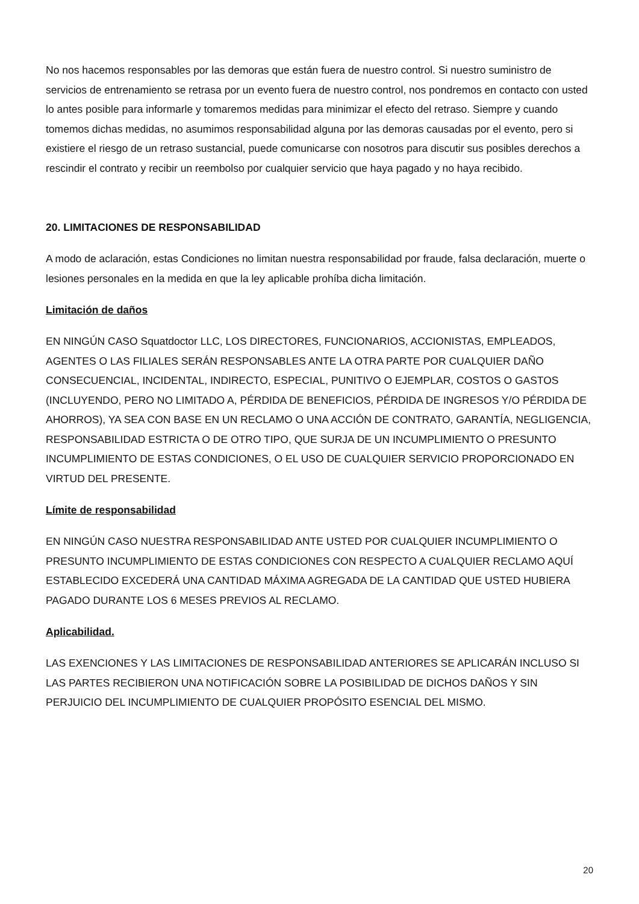No nos hacemos responsables por las demoras que están fuera de nuestro control. Si nuestro suministro de servicios de entrenamiento se retrasa por un evento fuera de nuestro control, nos pondremos en contacto con usted lo antes posible para informarle y tomaremos medidas para minimizar el efecto del retraso. Siempre y cuando tomemos dichas medidas, no asumimos responsabilidad alguna por las demoras causadas por el evento, pero si existiere el riesgo de un retraso sustancial, puede comunicarse con nosotros para discutir sus posibles derechos a rescindir el contrato y recibir un reembolso por cualquier servicio que haya pagado y no haya recibido.
20. LIMITACIONES DE RESPONSABILIDAD
A modo de aclaración, estas Condiciones no limitan nuestra responsabilidad por fraude, falsa declaración, muerte o lesiones personales en la medida en que la ley aplicable prohíba dicha limitación.
Limitación de daños
EN NINGÚN CASO Squatdoctor LLC, LOS DIRECTORES, FUNCIONARIOS, ACCIONISTAS, EMPLEADOS, AGENTES O LAS FILIALES SERÁN RESPONSABLES ANTE LA OTRA PARTE POR CUALQUIER DAÑO CONSECUENCIAL, INCIDENTAL, INDIRECTO, ESPECIAL, PUNITIVO O EJEMPLAR, COSTOS O GASTOS (INCLUYENDO, PERO NO LIMITADO A, PÉRDIDA DE BENEFICIOS, PÉRDIDA DE INGRESOS Y/O PÉRDIDA DE AHORROS), YA SEA CON BASE EN UN RECLAMO O UNA ACCIÓN DE CONTRATO, GARANTÍA, NEGLIGENCIA, RESPONSABILIDAD ESTRICTA O DE OTRO TIPO, QUE SURJA DE UN INCUMPLIMIENTO O PRESUNTO INCUMPLIMIENTO DE ESTAS CONDICIONES, O EL USO DE CUALQUIER SERVICIO PROPORCIONADO EN VIRTUD DEL PRESENTE.
Límite de responsabilidad
EN NINGÚN CASO NUESTRA RESPONSABILIDAD ANTE USTED POR CUALQUIER INCUMPLIMIENTO O PRESUNTO INCUMPLIMIENTO DE ESTAS CONDICIONES CON RESPECTO A CUALQUIER RECLAMO AQUÍ ESTABLECIDO EXCEDERÁ UNA CANTIDAD MÁXIMA AGREGADA DE LA CANTIDAD QUE USTED HUBIERA PAGADO DURANTE LOS 6 MESES PREVIOS AL RECLAMO.
Aplicabilidad.
LAS EXENCIONES Y LAS LIMITACIONES DE RESPONSABILIDAD ANTERIORES SE APLICARÁN INCLUSO SI LAS PARTES RECIBIERON UNA NOTIFICACIÓN SOBRE LA POSIBILIDAD DE DICHOS DAÑOS Y SIN PERJUICIO DEL INCUMPLIMIENTO DE CUALQUIER PROPÓSITO ESENCIAL DEL MISMO.
20